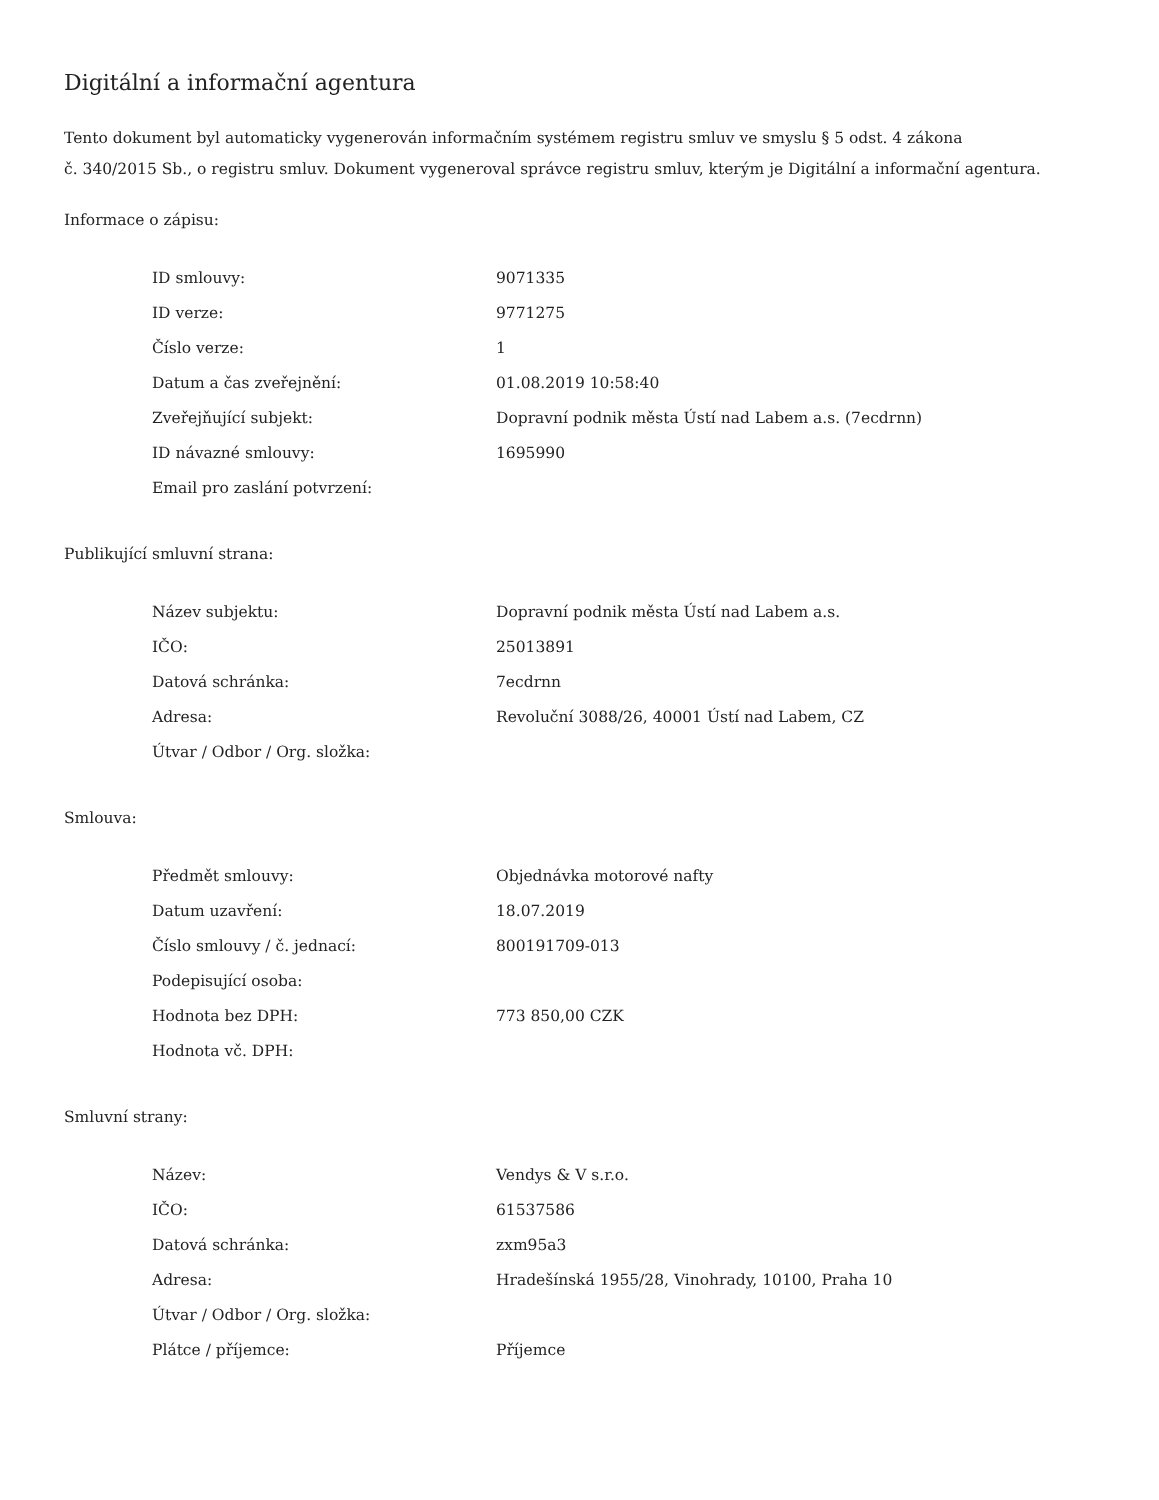Digitální a informační agentura
Tento dokument byl automaticky vygenerován informačním systémem registru smluv ve smyslu § 5 odst. 4 zákona
č. 340/2015 Sb., o registru smluv. Dokument vygeneroval správce registru smluv, kterým je Digitální a informační agentura.
Informace o zápisu:
| ID smlouvy: | 9071335 |
| ID verze: | 9771275 |
| Číslo verze: | 1 |
| Datum a čas zveřejnění: | 01.08.2019 10:58:40 |
| Zveřejňující subjekt: | Dopravní podnik města Ústí nad Labem a.s. (7ecdrnn) |
| ID návazné smlouvy: | 1695990 |
| Email pro zaslání potvrzení: | |
Publikující smluvní strana:
| Název subjektu: | Dopravní podnik města Ústí nad Labem a.s. |
| IČO: | 25013891 |
| Datová schránka: | 7ecdrnn |
| Adresa: | Revoluční 3088/26, 40001 Ústí nad Labem, CZ |
| Útvar / Odbor / Org. složka: | |
Smlouva:
| Předmět smlouvy: | Objednávka motorové nafty |
| Datum uzavření: | 18.07.2019 |
| Číslo smlouvy / č. jednací: | 800191709-013 |
| Podepisující osoba: | |
| Hodnota bez DPH: | 773 850,00 CZK |
| Hodnota vč. DPH: | |
Smluvní strany:
| Název: | Vendys & V s.r.o. |
| IČO: | 61537586 |
| Datová schránka: | zxm95a3 |
| Adresa: | Hradešínská 1955/28, Vinohrady, 10100, Praha 10 |
| Útvar / Odbor / Org. složka: | |
| Plátce / příjemce: | Příjemce |